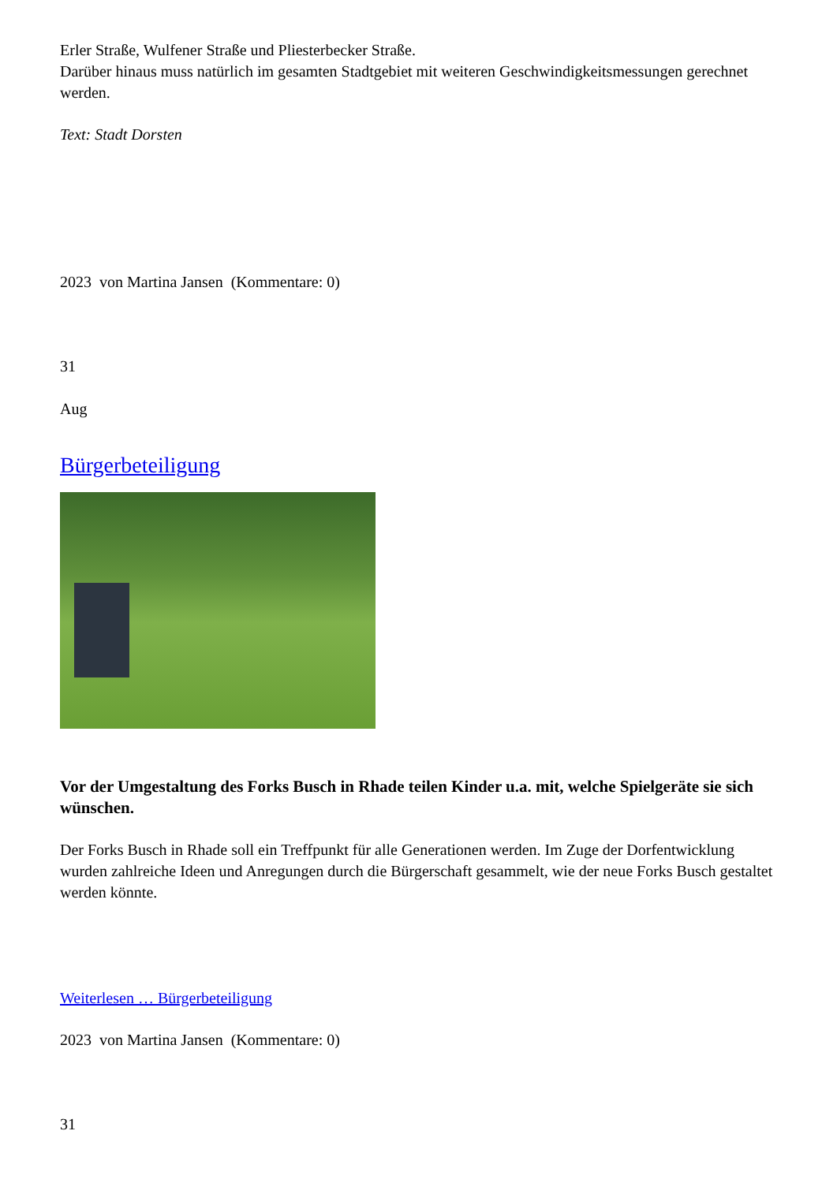Erler Straße, Wulfener Straße und Pliesterbecker Straße.
Darüber hinaus muss natürlich im gesamten Stadtgebiet mit weiteren Geschwindigkeitsmessungen gerechnet werden.
Text: Stadt Dorsten
2023 von Martina Jansen (Kommentare: 0)
31
Aug
Bürgerbeteiligung
Vor der Umgestaltung des Forks Busch in Rhade teilen Kinder u.a. mit, welche Spielgeräte sie sich wünschen.
Der Forks Busch in Rhade soll ein Treffpunkt für alle Generationen werden. Im Zuge der Dorfentwicklung wurden zahlreiche Ideen und Anregungen durch die Bürgerschaft gesammelt, wie der neue Forks Busch gestaltet werden könnte.
Weiterlesen … Bürgerbeteiligung
2023 von Martina Jansen (Kommentare: 0)
31